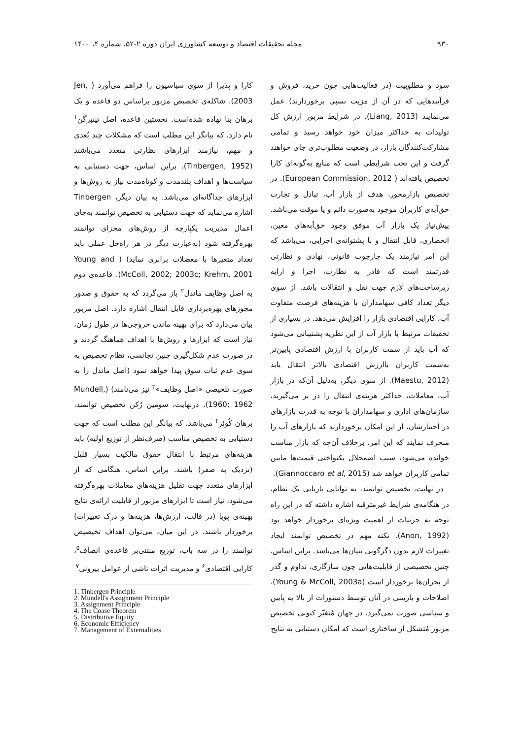۹۳۰ مجله تحقیقات اقتصاد و توسعه کشاورزی ایران دوره ۲-۵۲، شماره ۴، ۱۴۰۰
سود و مطلوبیت (در فعالیت‌هایی چون خرید، فروش و فرآیندهایی که در آن از مزیت نسبی برخوردارند) عمل می‌نمایند (Liang, 2013). در شرایط مزبور ارزش کل تولیدات به حداکثر میزان خود خواهد رسید و تمامی مشارکت‌کنندگان بازار، در وضعیت مطلوب‌تری جای خواهند گرفت و این تحت شرایطی است که منابع به‌گونه‌ای کارا تخصیص یافته‌اند ( European Commission, 2012). در تخصیص بازارمحور، هدف از بازار آب، تبادل و تجارت حق‌آبه‌ی کاربران موجود به‌صورت دائم و یا موقت می‌باشد. پیش‌نیاز یک بازار آب موفق وجود حق‌آبه‌های معین، انحصاری، قابل انتقال و با پشتوانه‌ی اجرایی، می‌باشد که این امر نیازمند یک چارچوب قانونی، نهادی و نظارتی قدرتمند است که قادر به نظارت، اجرا و ارایه زیرساخت‌های لازم جهت نقل و انتقالات باشد. از سوی دیگر تعداد کافی سهامداران با هزینه‌های فرصت متفاوت آب، کارایی اقتصادی بازار را افزایش می‌دهد. در بسیاری از تحقیقات مرتبط با بازار آب از این نظریه پشتیبانی می‌شود که آب باید از سمت کاربران با ارزش اقتصادی پایین‌تر به‌سمت کاربران باارزش اقتصادی بالاتر انتقال یابد (Maestu, 2012). از سوی دیگر، به‌دلیل آن‌که در بازار آب، معاملات، حداکثر هزینه‌ی انتقال را در بر می‌گیرند، سازمان‌های اداری و سهامداران با توجه به قدرت بازارهای در اختیارشان، از این امکان برخوردارند که بازارهای آب را منحرف نمایند که این امر، برخلاف آن‌چه که بازار مناسب خوانده می‌شود، سبب اضمحلال یکنواختی قیمت‌ها مابین تمامی کاربران خواهد شد (Giannoccaro et al, 2015).
در نهایت، تخصیص توانمند، به توانایی بازیابی یک نظام، در هنگامه‌ی شرایط غیرمترقبه اشاره داشته که در این راه توجه به جزئیات از اهمیت ویژه‌ای برخوردار خواهد بود (Anon, 1992). نکته مهم در تخصیص توانمند ایجاد تغییرات لازم بدون دگرگونی بنیان‌ها می‌باشد. براین اساس، چنین تخصیصی از قابلیت‌هایی چون سازگاری، تداوم و گذر از بحران‌ها برخوردار است (Young & McColl, 2003a). اصلاحات و بازبینی در آنان توسط دستورات از بالا به پایین و سیاسی صورت نمی‌گیرد. در جهان مُتغیّر کنونی تخصیص مزبور مُتشکل از ساختاری است که امکان دستیابی به نتایج
کارا و پذیرا از سوی سیاسیون را فراهم می‌آورد ( Jen, 2003). شاکله‌ی تخصیص مزبور براساس دو قاعده و یک برهان بنا نهاده شده‌است. نخستین قاعده، اصل تینبرگن<sup>۱</sup> نام دارد، که بیانگر این مطلب است که مشکلات چند بُعدی و مهم، نیازمند ابزارهای نظارتی متعدد می‌باشند (Tinbergen, 1952). براین اساس، جهت دستیابی به سیاست‌ها و اهداف بلندمدت و کوتاه‌مدت نیاز به روش‌ها و ابزارهای جداگانه‌ای می‌باشد. به بیان دیگر، Tinbergen اشاره می‌نماید که جهت دستیابی به تخصیص توانمند به‌جای اعمال مدیریت یکپارچه از روش‌های مجزای توانمند بهره‌گرفته شود (به‌عبارت دیگر در هر راه‌حل عملی باید تعداد متغیرها با معضلات برابری نماید) ( Young and McColl, 2002; 2003c; Krehm, 2001). قاعده‌ی دوم به اصل وظایف ماندل<sup>۲</sup> باز می‌گردد که به حقوق و صدور مجوزهای بهره‌برداری قابل انتقال اشاره دارد. اصل مزبور بیان می‌دارد که برای بهینه ماندن خروجی‌ها در طول زمان، نیاز است که ابزارها و روش‌ها با اهداف هماهنگ گردند و در صورت عدم شکل‌گیری چنین تجانسی، نظام تخصیص به سوی عدم ثبات سوق پیدا خواهد نمود (اصل ماندل را به صورت تلخیصی «اصل وظایف»<sup>۳</sup> نیز می‌نامند) (Mundell, 1960; 1962). درنهایت، سومین رُکن تخصیص توانمند، برهان کُوئز<sup>۴</sup> می‌باشد، که بیانگر این مطلب است که جهت دستیابی به تخصیص مناسب (صرف‌نظر از توزیع اولیه) باید هزینه‌های مرتبط با انتقال حقوق مالکیت بسیار قلیل (نزدیک به صفر) باشند. براین اساس، هنگامی که از ابزارهای متعدد جهت تقلیل هزینه‌های معاملات بهره‌گرفته می‌شود، نیاز است تا ابزارهای مزبور از قابلیت ارائه‌ی نتایج بهینه‌ی پویا (در قالب، ارزش‌ها، هزینه‌ها و درک تغییرات) برخوردار باشند. در این میان، می‌توان اهداف تخیصیص توانمند را در سه باب، توزیع مبتنی‌بر قاعده‌ی انصاف<sup>۵</sup>، کارایی اقتصادی<sup>۶</sup> و مدیریت اثرات ناشی از عوامل بیرونی<sup>۷</sup>
1. Tinbergen Principle
2. Mundell's Assignment Principle
3. Assignment Principle
4. The Coase Theorem
5. Distributive Equity
6. Economic Efficiency
7. Management of Externalities